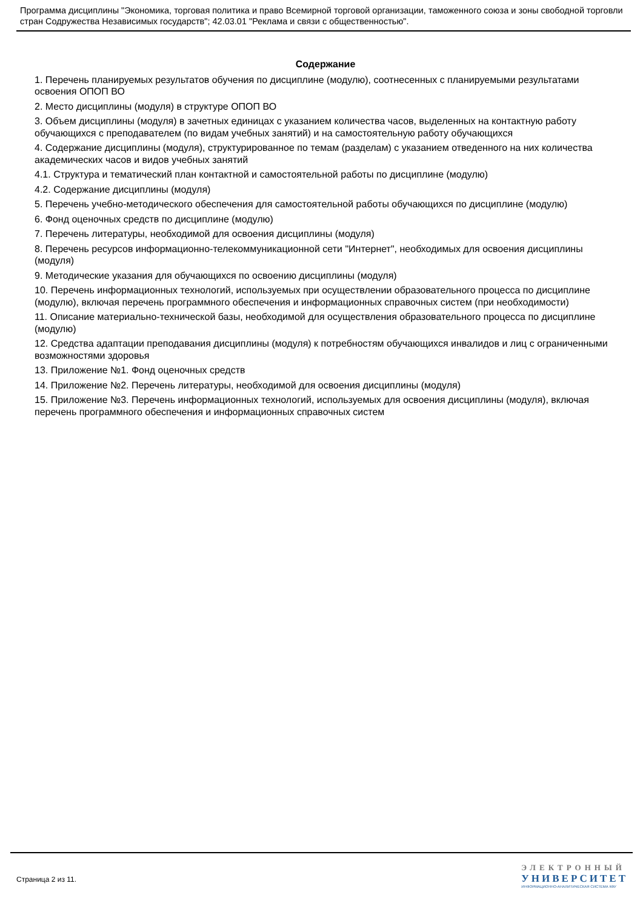Программа дисциплины "Экономика, торговая политика и право Всемирной торговой организации, таможенного союза и зоны свободной торговли стран Содружества Независимых государств"; 42.03.01 "Реклама и связи с общественностью".
Содержание
1. Перечень планируемых результатов обучения по дисциплине (модулю), соотнесенных с планируемыми результатами освоения ОПОП ВО
2. Место дисциплины (модуля) в структуре ОПОП ВО
3. Объем дисциплины (модуля) в зачетных единицах с указанием количества часов, выделенных на контактную работу обучающихся с преподавателем (по видам учебных занятий) и на самостоятельную работу обучающихся
4. Содержание дисциплины (модуля), структурированное по темам (разделам) с указанием отведенного на них количества академических часов и видов учебных занятий
4.1. Структура и тематический план контактной и самостоятельной работы по дисциплине (модулю)
4.2. Содержание дисциплины (модуля)
5. Перечень учебно-методического обеспечения для самостоятельной работы обучающихся по дисциплине (модулю)
6. Фонд оценочных средств по дисциплине (модулю)
7. Перечень литературы, необходимой для освоения дисциплины (модуля)
8. Перечень ресурсов информационно-телекоммуникационной сети "Интернет", необходимых для освоения дисциплины (модуля)
9. Методические указания для обучающихся по освоению дисциплины (модуля)
10. Перечень информационных технологий, используемых при осуществлении образовательного процесса по дисциплине (модулю), включая перечень программного обеспечения и информационных справочных систем (при необходимости)
11. Описание материально-технической базы, необходимой для осуществления образовательного процесса по дисциплине (модулю)
12. Средства адаптации преподавания дисциплины (модуля) к потребностям обучающихся инвалидов и лиц с ограниченными возможностями здоровья
13. Приложение №1. Фонд оценочных средств
14. Приложение №2. Перечень литературы, необходимой для освоения дисциплины (модуля)
15. Приложение №3. Перечень информационных технологий, используемых для освоения дисциплины (модуля), включая перечень программного обеспечения и информационных справочных систем
Страница 2 из 11.
ЭЛЕКТРОННЫЙ
УНИВЕРСИТЕТ
ИНФОРМАЦИОННО-АНАЛИТИЧЕСКАЯ СИСТЕМА КФУ